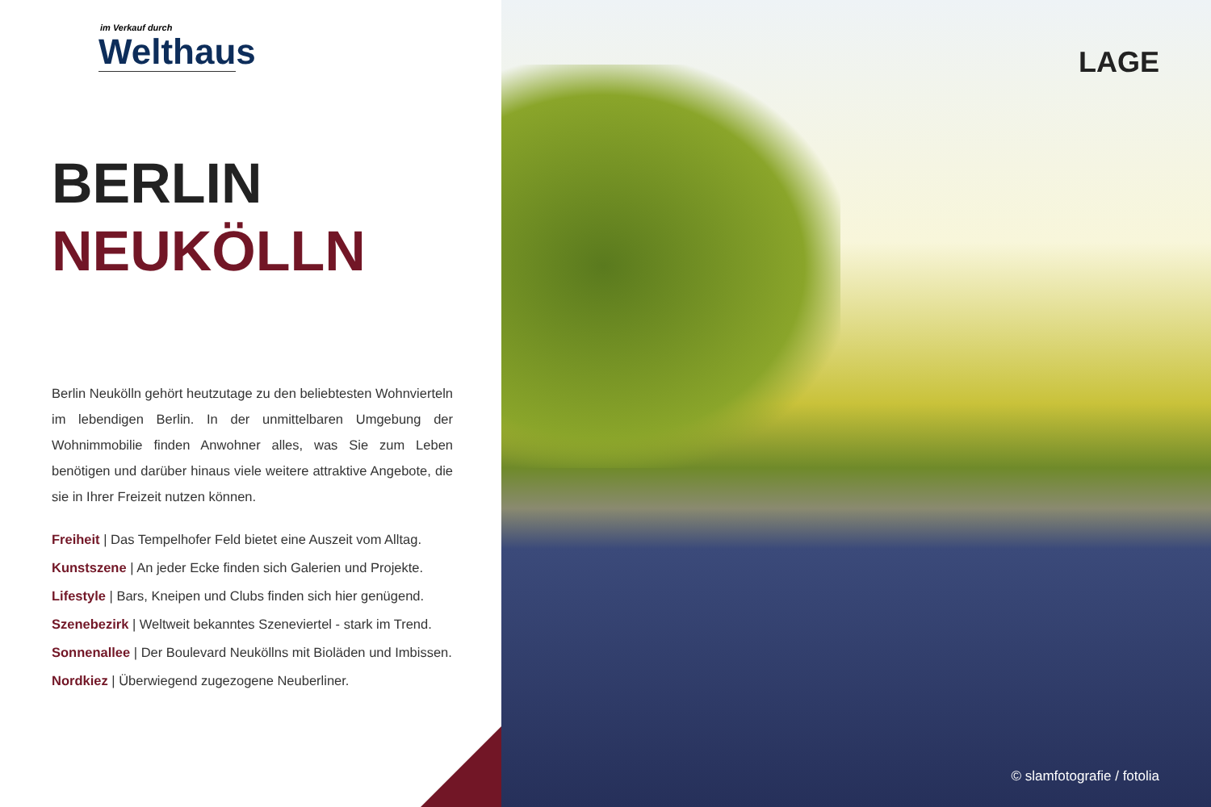im Verkauf durch
Welthaus
BERLIN
NEUKÖLLN
Berlin Neukölln gehört heutzutage zu den beliebtesten Wohnvierteln im lebendigen Berlin. In der unmittelbaren Umgebung der Wohnimmobilie finden Anwohner alles, was Sie zum Leben benötigen und darüber hinaus viele weitere attraktive Angebote, die sie in Ihrer Freizeit nutzen können.
Freiheit | Das Tempelhofer Feld bietet eine Auszeit vom Alltag.
Kunstszene | An jeder Ecke finden sich Galerien und Projekte.
Lifestyle | Bars, Kneipen und Clubs finden sich hier genügend.
Szenebezirk | Weltweit bekanntes Szeneviertel - stark im Trend.
Sonnenallee | Der Boulevard Neuköllns mit Bioläden und Imbissen.
Nordkiez | Überwiegend zugezogene Neuberliner.
LAGE
© slamfotografie / fotolia